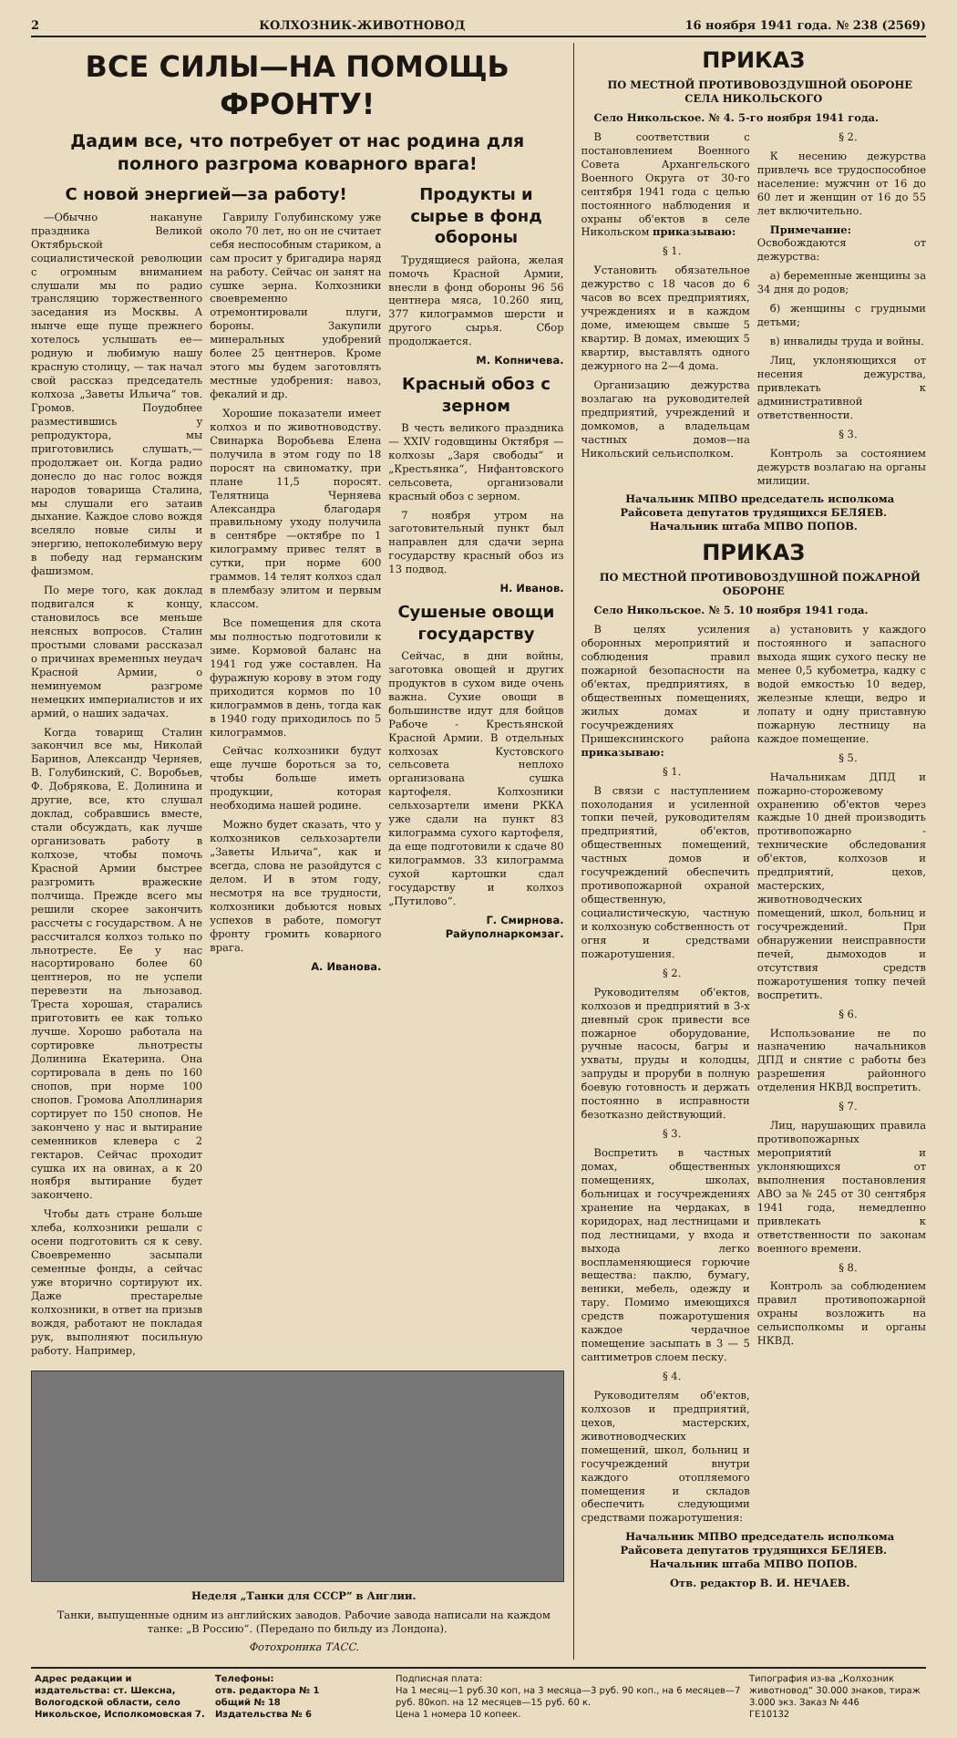2 КОЛХОЗНИК-ЖИВОТНОВОД 16 ноября 1941 года. № 238 (2569)
ВСЕ СИЛЫ—НА ПОМОЩЬ ФРОНТУ!
Дадим все, что потребует от нас родина для полного разгрома коварного врага!
С новой энергией—за работу!
—Обычно накануне праздника Великой Октябрьской социалистической революции с огромным вниманием слушали мы по радио трансляцию торжественного заседания из Москвы. А нынче еще пуще прежнего хотелось услышать ее—родную и любимую нашу красную столицу, — так начал свой рассказ председатель колхоза „Заветы Ильича“ тов. Громов. Поудобнее разместившись у репродуктора, мы приготовились слушать,—продолжает он. Когда радио донесло до нас голос вождя народов товарища Сталина, мы слушали его затаив дыхание. Каждое слово вождя вселяло новые силы и энергию, непоколебимую веру в победу над германским фашизмом.
По мере того, как доклад подвигался к концу, становилось все меньше неясных вопросов. Сталин простыми словами рассказал о причинах временных неудач Красной Армии, о неминуемом разгроме немецких империалистов и их армий, о наших задачах.
Когда товарищ Сталин закончил все мы, Николай Баринов, Александр Черняев, В. Голубинский, С. Воробьев, Ф. Добрякова, Е. Долинина и другие, все, кто слушал доклад, собравшись вместе, стали обсуждать, как лучше организовать работу в колхозе, чтобы помочь Красной Армии быстрее разгромить вражеские полчища. Прежде всего мы решили скорее закончить рассчеты с государством. А не рассчитался колхоз только по льнотресте. Ее у нас насортировано более 60 центнеров, но не успели перевезти на льнозавод. Треста хорошая, старались приготовить ее как только лучше. Хорошо работала на сортировке льнотресты Долинина Екатерина. Она сортировала в день по 160 снопов, при норме 100 снопов. Громова Аполлинария сортирует по 150 снопов. Не закончено у нас и вытирание семенников клевера с 2 гектаров. Сейчас проходит сушка их на овинах, а к 20 ноября вытирание будет закончено.
Чтобы дать стране больше хлеба, колхозники решали с осени подготовить ся к севу. Своевременно засыпали семенные фонды, а сейчас уже вторично сортируют их. Даже престарелые колхозники, в ответ на призыв вождя, работают не покладая рук, выполняют посильную работу. Например,
Гаврилу Голубинскому уже около 70 лет, но он не считает себя неспособным стариком, а сам просит у бригадира наряд на работу. Сейчас он занят на сушке зерна. Колхозники своевременно отремонтировали плуги, бороны. Закупили минеральных удобрений более 25 центнеров. Кроме этого мы будем заготовлять местные удобрения: навоз, фекалий и др.
Хорошие показатели имеет колхоз и по животноводству. Свинарка Воробьева Елена получила в этом году по 18 поросят на свиноматку, при плане 11,5 поросят. Телятница Черняева Александра благодаря правильному уходу получила в сентябре —октябре по 1 килограмму привес телят в сутки, при норме 600 граммов. 14 телят колхоз сдал в плембазу элитом и первым классом.
Все помещения для скота мы полностью подготовили к зиме. Кормовой баланс на 1941 год уже составлен. На фуражную корову в этом году приходится кормов по 10 килограммов в день, тогда как в 1940 году приходилось по 5 килограммов.
Сейчас колхозники будут еще лучше бороться за то, чтобы больше иметь продукции, которая необходима нашей родине.
Можно будет сказать, что у колхозников сельхозартели „Заветы Ильича“, как и всегда, слова не разойдутся с делом. И в этом году, несмотря на все трудности, колхозники добьются новых успехов в работе, помогут фронту громить коварного врага.
А. Иванова.
Продукты и сырье в фонд обороны
Трудящиеся района, желая помочь Красной Армии, внесли в фонд обороны 96 56 центнера мяса, 10.260 яиц, 377 килограммов шерсти и другого сырья. Сбор продолжается.
М. Копничева.
Красный обоз с зерном
В честь великого праздника — XXIV годовщины Октября — колхозы „Заря свободы“ и „Крестьянка“, Нифантовского сельсовета, организовали красный обоз с зерном.
7 ноября утром на заготовительный пункт был направлен для сдачи зерна государству красный обоз из 13 подвод.
Н. Иванов.
Сушеные овощи государству
Сейчас, в дни войны, заготовка овощей и других продуктов в сухом виде очень важна. Сухие овощи в большинстве идут для бойцов Рабоче - Крестьянской Красной Армии. В отдельных колхозах Кустовского сельсовета неплохо организована сушка картофеля. Колхозники сельхозартели имени РККА уже сдали на пункт 83 килограмма сухого картофеля, да еще подготовили к сдаче 80 килограммов. 33 килограмма сухой картошки сдал государству и колхоз „Путилово“.
Г. Смирнова.
Райуполнаркомзаг.
Неделя „Танки для СССР“ в Англии.
Танки, выпущенные одним из английских заводов. Рабочие завода написали на каждом танке: „В Россию“. (Передано по бильду из Лондона).
Фотохроника ТАСС.
ПРИКАЗ
ПО МЕСТНОЙ ПРОТИВОВОЗДУШНОЙ ОБОРОНЕ СЕЛА НИКОЛЬСКОГО
Село Никольское. № 4. 5-го ноября 1941 года.
В соответствии с постановлением Военного Совета Архангельского Военного Округа от 30-го сентября 1941 года с целью постоянного наблюдения и охраны об'ектов в селе Никольском приказываю:
§ 1.
Установить обязательное дежурство с 18 часов до 6 часов во всех предприятиях, учреждениях и в каждом доме, имеющем свыше 5 квартир. В домах, имеющих 5 квартир, выставлять одного дежурного на 2—4 дома.
Организацию дежурства возлагаю на руководителей предприятий, учреждений и домкомов, а владельцам частных домов—на Никольский сельисполком.
§ 2.
К несению дежурства привлечь все трудоспособное население: мужчин от 16 до 60 лет и женщин от 16 до 55 лет включительно.
Примечание: Освобождаются от дежурства:
а) беременные женщины за 34 дня до родов;
б) женщины с грудными детьми;
в) инвалиды труда и войны.
Лиц, уклоняющихся от несения дежурства, привлекать к административной ответственности.
§ 3.
Контроль за состоянием дежурств возлагаю на органы милиции.
Начальник МПВО председатель исполкома Райсовета депутатов трудящихся БЕЛЯЕВ.
Начальник штаба МПВО ПОПОВ.
ПРИКАЗ
ПО МЕСТНОЙ ПРОТИВОВОЗДУШНОЙ ПОЖАРНОЙ ОБОРОНЕ
Село Никольское. № 5. 10 ноября 1941 года.
В целях усиления оборонных мероприятий и соблюдения правил пожарной безопасности на об'ектах, предприятиях, в общественных помещениях, жилых домах и госучреждениях Пришекснинского района приказываю:
§ 1.
В связи с наступлением похолодания и усиленной топки печей, руководителям предприятий, об'ектов, общественных помещений, частных домов и госучреждений обеспечить противопожарной охраной общественную, социалистическую, частную и колхозную собственность от огня и средствами пожаротушения.
§ 2.
Руководителям об'ектов, колхозов и предприятий в 3-х дневный срок привести все пожарное оборудование, ручные насосы, багры и ухваты, пруды и колодцы, запруды и проруби в полную боевую готовность и держать постоянно в исправности безотказно действующий.
§ 3.
Воспретить в частных домах, общественных помещениях, школах, больницах и госучреждениях хранение на чердаках, в коридорах, над лестницами и под лестницами, у входа и выхода легко воспламеняющиеся горючие вещества: паклю, бумагу, веники, мебель, одежду и тару. Помимо имеющихся средств пожаротушения каждое чердачное помещение засыпать в 3 — 5 сантиметров слоем песку.
§ 4.
Руководителям об'ектов, колхозов и предприятий, цехов, мастерских, животноводческих помещений, школ, больниц и госучреждений внутри каждого отопляемого помещения и складов обеспечить следующими средствами пожаротушения:
а) установить у каждого постоянного и запасного выхода ящик сухого песку не менее 0,5 кубометра, кадку с водой емкостью 10 ведер, железные клещи, ведро и лопату и одну приставную пожарную лестницу на каждое помещение.
§ 5.
Начальникам ДПД и пожарно-сторожевому охранению об'ектов через каждые 10 дней производить противопожарно - технические обследования об'ектов, колхозов и предприятий, цехов, мастерских, животноводческих помещений, школ, больниц и госучреждений. При обнаружении неисправности печей, дымоходов и отсутствия средств пожаротушения топку печей воспретить.
§ 6.
Использование не по назначению начальников ДПД и снятие с работы без разрешения районного отделения НКВД воспретить.
§ 7.
Лиц, нарушающих правила противопожарных мероприятий и уклоняющихся от выполнения постановления АВО за № 245 от 30 сентября 1941 года, немедленно привлекать к ответственности по законам военного времени.
§ 8.
Контроль за соблюдением правил противопожарной охраны возложить на сельисполкомы и органы НКВД.
Начальник МПВО председатель исполкома Райсовета депутатов трудящихся БЕЛЯЕВ.
Начальник штаба МПВО ПОПОВ.
Отв. редактор В. И. НЕЧАЕВ.
Адрес редакции и издательства: ст. Шексна, Вологодской области, село Никольское, Исполкомовская 7.
Телефоны:
отв. редактора № 1
общий № 18
Издательства № 6
Подписная плата:
На 1 месяц—1 руб.30 коп, на 3 месяца—3 руб. 90 коп., на 6 месяцев—7 руб. 80коп. на 12 месяцев—15 руб. 60 к.
Цена 1 номера 10 копеек.
Типография из-ва „Колхозник животновод“ 30.000 знаков, тираж 3.000 экз. Заказ № 446
ГЕ10132